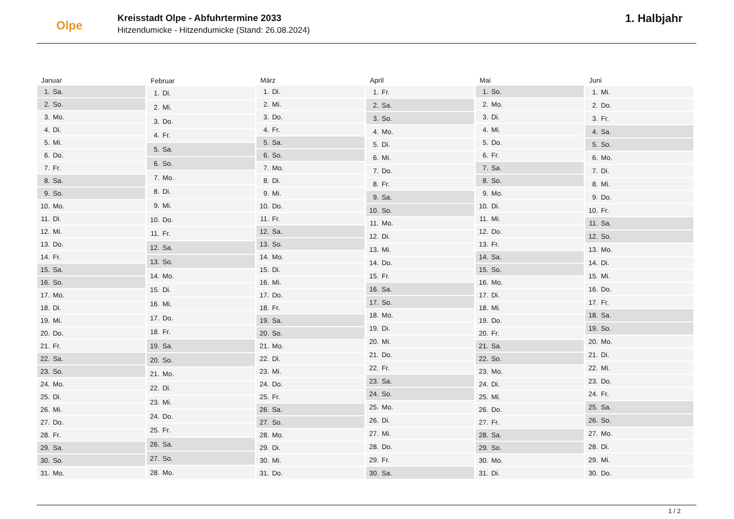Olpe
Kreisstadt Olpe - Abfuhrtermine 2033
Hitzendumicke - Hitzendumicke (Stand: 26.08.2024)
1. Halbjahr
| Januar | |
| --- | --- |
| 1. | Sa. |
| 2. | So. |
| 3. | Mo. |
| 4. | Di. |
| 5. | Mi. |
| 6. | Do. |
| 7. | Fr. |
| 8. | Sa. |
| 9. | So. |
| 10. | Mo. |
| 11. | Di. |
| 12. | Mi. |
| 13. | Do. |
| 14. | Fr. |
| 15. | Sa. |
| 16. | So. |
| 17. | Mo. |
| 18. | Di. |
| 19. | Mi. |
| 20. | Do. |
| 21. | Fr. |
| 22. | Sa. |
| 23. | So. |
| 24. | Mo. |
| 25. | Di. |
| 26. | Mi. |
| 27. | Do. |
| 28. | Fr. |
| 29. | Sa. |
| 30. | So. |
| 31. | Mo. |
| Februar | |
| --- | --- |
| 1. | Di. |
| 2. | Mi. |
| 3. | Do. |
| 4. | Fr. |
| 5. | Sa. |
| 6. | So. |
| 7. | Mo. |
| 8. | Di. |
| 9. | Mi. |
| 10. | Do. |
| 11. | Fr. |
| 12. | Sa. |
| 13. | So. |
| 14. | Mo. |
| 15. | Di. |
| 16. | Mi. |
| 17. | Do. |
| 18. | Fr. |
| 19. | Sa. |
| 20. | So. |
| 21. | Mo. |
| 22. | Di. |
| 23. | Mi. |
| 24. | Do. |
| 25. | Fr. |
| 26. | Sa. |
| 27. | So. |
| 28. | Mo. |
| März | |
| --- | --- |
| 1. | Di. |
| 2. | Mi. |
| 3. | Do. |
| 4. | Fr. |
| 5. | Sa. |
| 6. | So. |
| 7. | Mo. |
| 8. | Di. |
| 9. | Mi. |
| 10. | Do. |
| 11. | Fr. |
| 12. | Sa. |
| 13. | So. |
| 14. | Mo. |
| 15. | Di. |
| 16. | Mi. |
| 17. | Do. |
| 18. | Fr. |
| 19. | Sa. |
| 20. | So. |
| 21. | Mo. |
| 22. | Di. |
| 23. | Mi. |
| 24. | Do. |
| 25. | Fr. |
| 26. | Sa. |
| 27. | So. |
| 28. | Mo. |
| 29. | Di. |
| 30. | Mi. |
| 31. | Do. |
| April | |
| --- | --- |
| 1. | Fr. |
| 2. | Sa. |
| 3. | So. |
| 4. | Mo. |
| 5. | Di. |
| 6. | Mi. |
| 7. | Do. |
| 8. | Fr. |
| 9. | Sa. |
| 10. | So. |
| 11. | Mo. |
| 12. | Di. |
| 13. | Mi. |
| 14. | Do. |
| 15. | Fr. |
| 16. | Sa. |
| 17. | So. |
| 18. | Mo. |
| 19. | Di. |
| 20. | Mi. |
| 21. | Do. |
| 22. | Fr. |
| 23. | Sa. |
| 24. | So. |
| 25. | Mo. |
| 26. | Di. |
| 27. | Mi. |
| 28. | Do. |
| 29. | Fr. |
| 30. | Sa. |
| Mai | |
| --- | --- |
| 1. | So. |
| 2. | Mo. |
| 3. | Di. |
| 4. | Mi. |
| 5. | Do. |
| 6. | Fr. |
| 7. | Sa. |
| 8. | So. |
| 9. | Mo. |
| 10. | Di. |
| 11. | Mi. |
| 12. | Do. |
| 13. | Fr. |
| 14. | Sa. |
| 15. | So. |
| 16. | Mo. |
| 17. | Di. |
| 18. | Mi. |
| 19. | Do. |
| 20. | Fr. |
| 21. | Sa. |
| 22. | So. |
| 23. | Mo. |
| 24. | Di. |
| 25. | Mi. |
| 26. | Do. |
| 27. | Fr. |
| 28. | Sa. |
| 29. | So. |
| 30. | Mo. |
| 31. | Di. |
| Juni | |
| --- | --- |
| 1. | Mi. |
| 2. | Do. |
| 3. | Fr. |
| 4. | Sa. |
| 5. | So. |
| 6. | Mo. |
| 7. | Di. |
| 8. | Mi. |
| 9. | Do. |
| 10. | Fr. |
| 11. | Sa. |
| 12. | So. |
| 13. | Mo. |
| 14. | Di. |
| 15. | Mi. |
| 16. | Do. |
| 17. | Fr. |
| 18. | Sa. |
| 19. | So. |
| 20. | Mo. |
| 21. | Di. |
| 22. | Mi. |
| 23. | Do. |
| 24. | Fr. |
| 25. | Sa. |
| 26. | So. |
| 27. | Mo. |
| 28. | Di. |
| 29. | Mi. |
| 30. | Do. |
1 / 2